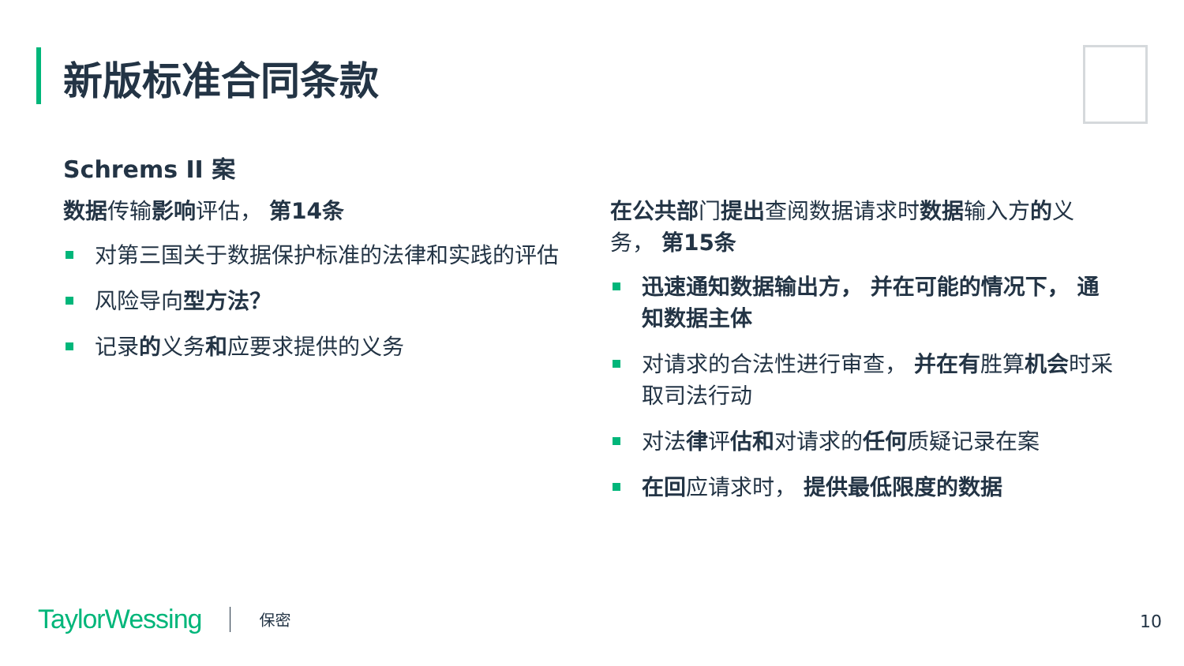新版标准合同条款
Schrems II 案
数据传输影响评估， 第14条
对第三国关于数据保护标准的法律和实践的评估
风险导向型方法？
记录的义务和应要求提供的义务
在公共部门提出查阅数据请求时数据输入方的义务， 第15条
迅速通知数据输出方， 并在可能的情况下， 通知数据主体
对请求的合法性进行审查， 并在有胜算机会时采取司法行动
对法律评估和对请求的任何质疑记录在案
在回应请求时， 提供最低限度的数据
TaylorWessing 保密 10